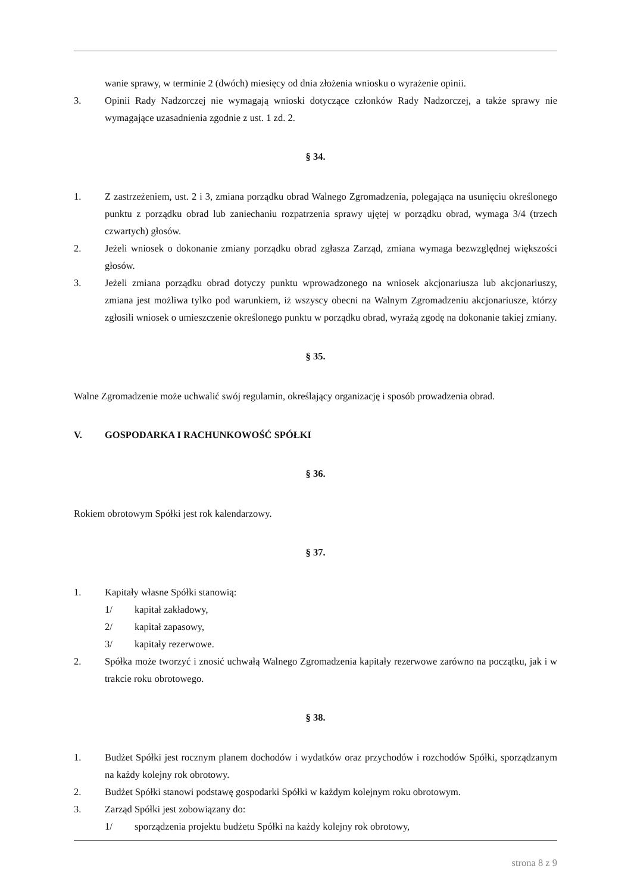wanie sprawy, w terminie 2 (dwóch) miesięcy od dnia złożenia wniosku o wyrażenie opinii.
3. Opinii Rady Nadzorczej nie wymagają wnioski dotyczące członków Rady Nadzorczej, a także sprawy nie wymagające uzasadnienia zgodnie z ust. 1 zd. 2.
§ 34.
1. Z zastrzeżeniem, ust. 2 i 3, zmiana porządku obrad Walnego Zgromadzenia, polegająca na usunięciu określonego punktu z porządku obrad lub zaniechaniu rozpatrzenia sprawy ujętej w porządku obrad, wymaga 3/4 (trzech czwartych) głosów.
2. Jeżeli wniosek o dokonanie zmiany porządku obrad zgłasza Zarząd, zmiana wymaga bezwzględnej większości głosów.
3. Jeżeli zmiana porządku obrad dotyczy punktu wprowadzonego na wniosek akcjonariusza lub akcjonariuszy, zmiana jest możliwa tylko pod warunkiem, iż wszyscy obecni na Walnym Zgromadzeniu akcjonariusze, którzy zgłosili wniosek o umieszczenie określonego punktu w porządku obrad, wyrażą zgodę na dokonanie takiej zmiany.
§ 35.
Walne Zgromadzenie może uchwalić swój regulamin, określający organizację i sposób prowadzenia obrad.
V. GOSPODARKA I RACHUNKOWOŚĆ SPÓŁKI
§ 36.
Rokiem obrotowym Spółki jest rok kalendarzowy.
§ 37.
1. Kapitały własne Spółki stanowią:
1/ kapitał zakładowy,
2/ kapitał zapasowy,
3/ kapitały rezerwowe.
2. Spółka może tworzyć i znosić uchwałą Walnego Zgromadzenia kapitały rezerwowe zarówno na początku, jak i w trakcie roku obrotowego.
§ 38.
1. Budżet Spółki jest rocznym planem dochodów i wydatków oraz przychodów i rozchodów Spółki, sporządzanym na każdy kolejny rok obrotowy.
2. Budżet Spółki stanowi podstawę gospodarki Spółki w każdym kolejnym roku obrotowym.
3. Zarząd Spółki jest zobowiązany do:
1/ sporządzenia projektu budżetu Spółki na każdy kolejny rok obrotowy,
strona 8 z 9